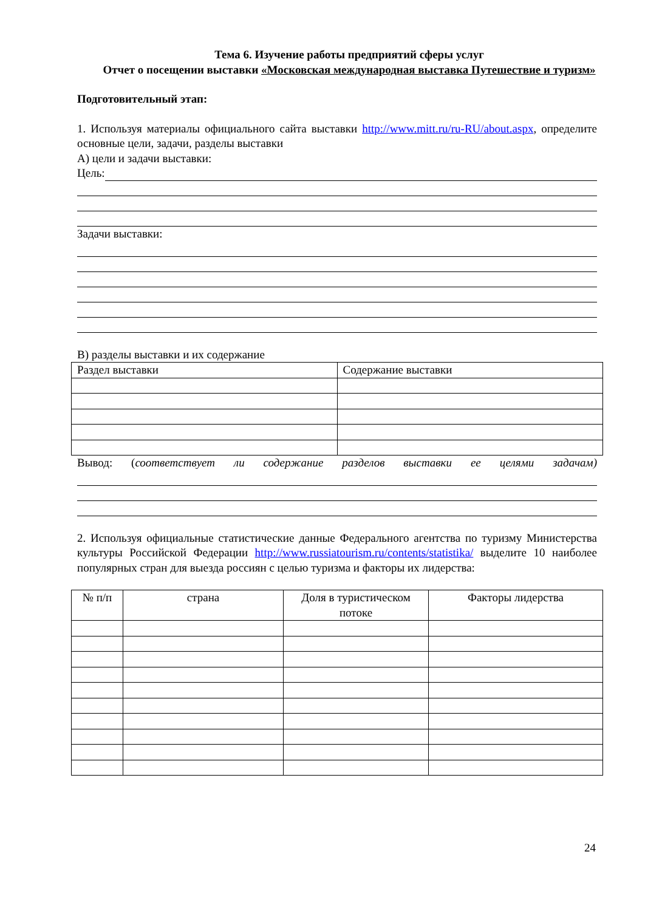Тема 6. Изучение работы предприятий сферы услуг
Отчет о посещении выставки «Московская международная выставка Путешествие и туризм»
Подготовительный этап:
1. Используя материалы официального сайта выставки http://www.mitt.ru/ru-RU/about.aspx, определите основные цели, задачи, разделы выставки
А) цели и задачи выставки:
Цель:
Задачи выставки:
В) разделы выставки и их содержание
| Раздел выставки | Содержание выставки |
Вывод: (соответствует ли содержание разделов выставки ее целями задачам)
2. Используя официальные статистические данные Федерального агентства по туризму Министерства культуры Российской Федерации http://www.russiatourism.ru/contents/statistika/ выделите 10 наиболее популярных стран для выезда россиян с целью туризма и факторы их лидерства:
| № п/п | страна | Доля в туристическом потоке | Факторы лидерства |
24